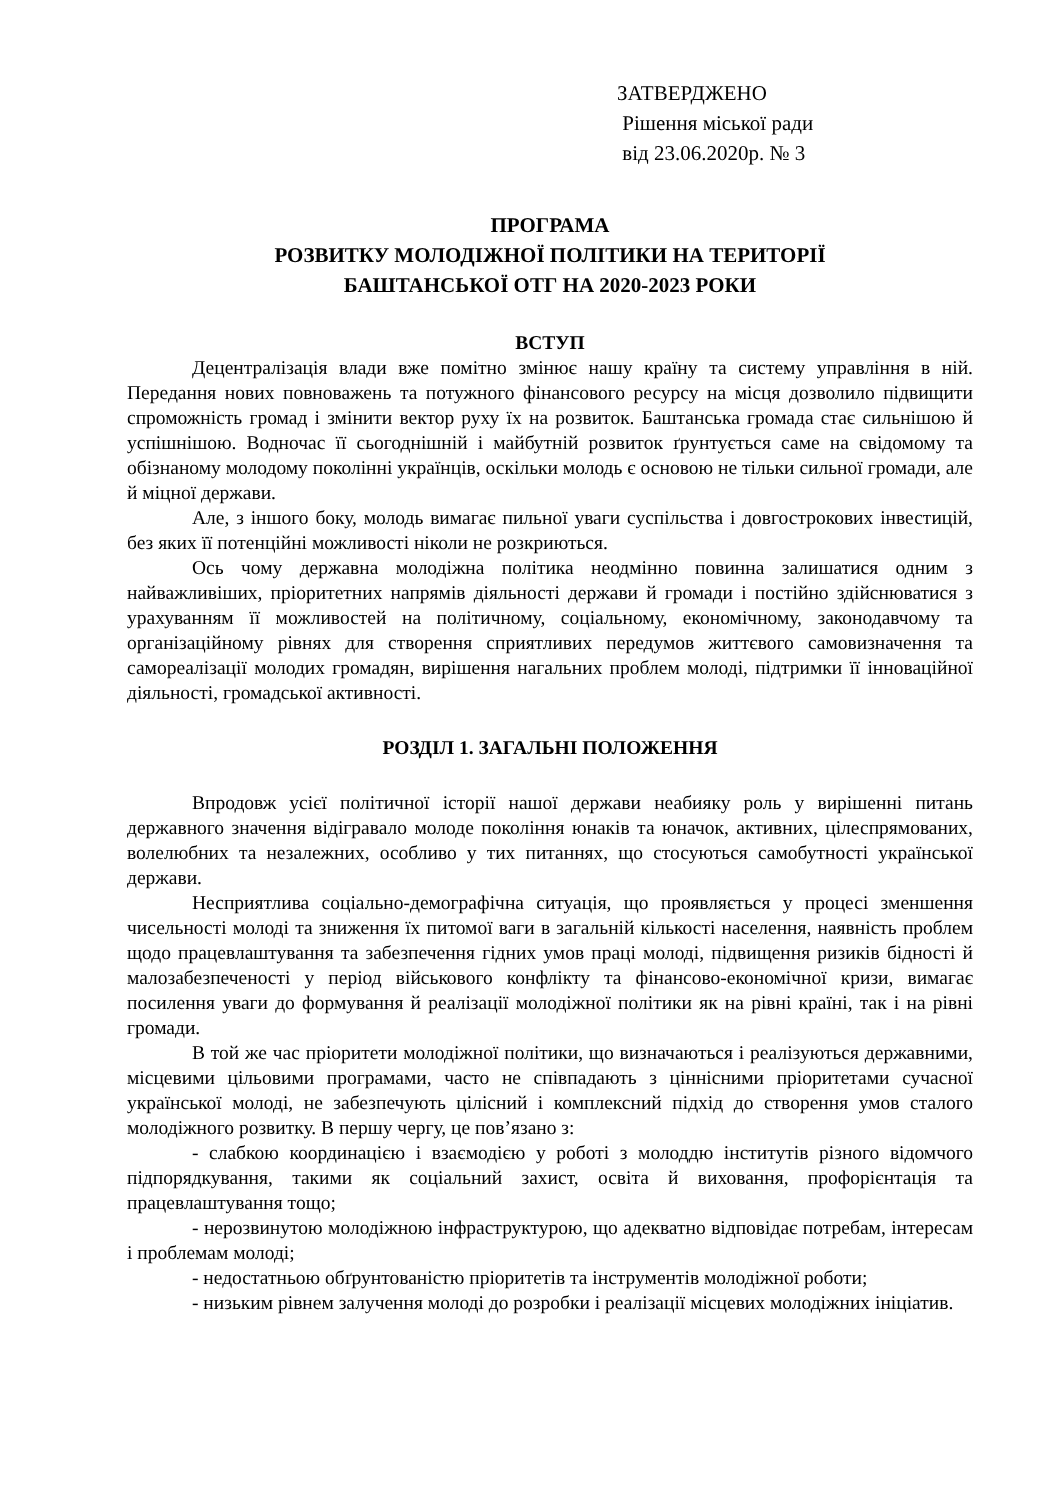ЗАТВЕРДЖЕНО
Рішення міської ради
від 23.06.2020р. № 3
ПРОГРАМА
РОЗВИТКУ МОЛОДІЖНОЇ ПОЛІТИКИ НА ТЕРИТОРІЇ
БАШТАНСЬКОЇ ОТГ НА 2020-2023 РОКИ
ВСТУП
Децентралізація влади вже помітно змінює нашу країну та систему управління в ній. Передання нових повноважень та потужного фінансового ресурсу на місця дозволило підвищити спроможність громад і змінити вектор руху їх на розвиток. Баштанська громада стає сильнішою й успішнішою. Водночас її сьогоднішній і майбутній розвиток ґрунтується саме на свідомому та обізнаному молодому поколінні українців, оскільки молодь є основою не тільки сильної громади, але й міцної держави.
Але, з іншого боку, молодь вимагає пильної уваги суспільства і довгострокових інвестицій, без яких її потенційні можливості ніколи не розкриються.
Ось чому державна молодіжна політика неодмінно повинна залишатися одним з найважливіших, пріоритетних напрямів діяльності держави й громади і постійно здійснюватися з урахуванням її можливостей на політичному, соціальному, економічному, законодавчому та організаційному рівнях для створення сприятливих передумов життєвого самовизначення та самореалізації молодих громадян, вирішення нагальних проблем молоді, підтримки її інноваційної діяльності, громадської активності.
РОЗДІЛ 1. ЗАГАЛЬНІ ПОЛОЖЕННЯ
Впродовж усієї політичної історії нашої держави неабияку роль у вирішенні питань державного значення відігравало молоде покоління юнаків та юначок, активних, цілеспрямованих, волелюбних та незалежних, особливо у тих питаннях, що стосуються самобутності української держави.
Несприятлива соціально-демографічна ситуація, що проявляється у процесі зменшення чисельності молоді та зниження їх питомої ваги в загальній кількості населення, наявність проблем щодо працевлаштування та забезпечення гідних умов праці молоді, підвищення ризиків бідності й малозабезпеченості у період військового конфлікту та фінансово-економічної кризи, вимагає посилення уваги до формування й реалізації молодіжної політики як на рівні країні, так і на рівні громади.
В той же час пріоритети молодіжної політики, що визначаються і реалізуються державними, місцевими цільовими програмами, часто не співпадають з ціннісними пріоритетами сучасної української молоді, не забезпечують цілісний і комплексний підхід до створення умов сталого молодіжного розвитку. В першу чергу, це пов’язано з:
- слабкою координацією і взаємодією у роботі з молоддю інститутів різного відомчого підпорядкування, такими як соціальний захист, освіта й виховання, профорієнтація та працевлаштування тощо;
- нерозвинутою молодіжною інфраструктурою, що адекватно відповідає потребам, інтересам і проблемам молоді;
- недостатньою обґрунтованістю пріоритетів та інструментів молодіжної роботи;
- низьким рівнем залучення молоді до розробки і реалізації місцевих молодіжних ініціатив.